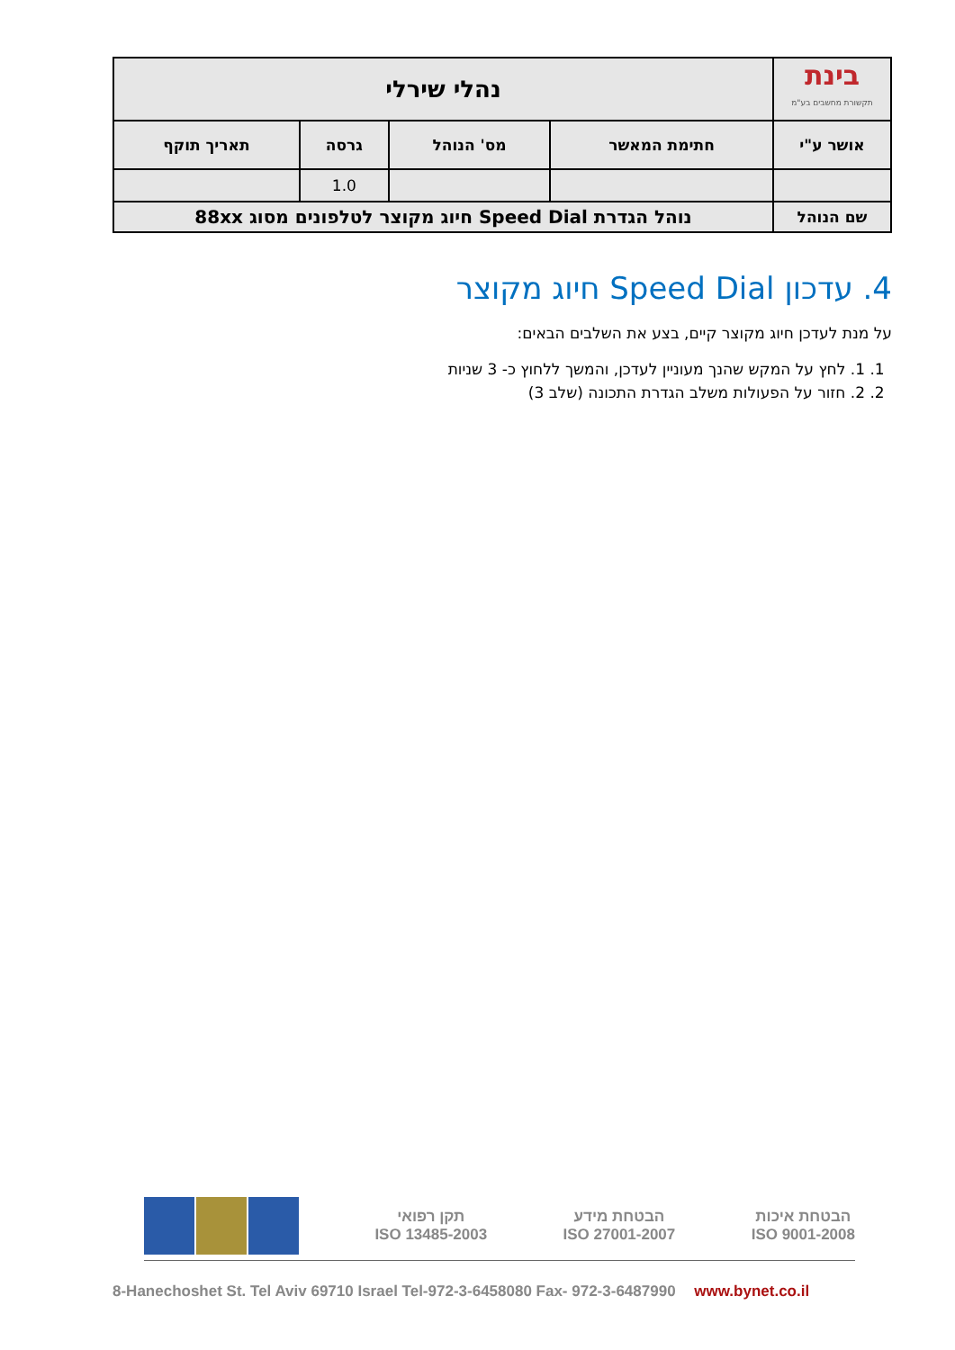| בינת תקשורת מחשבים בע"מ | נהלי שירלי | | | |
| אושר ע"י | חתימת המאשר | מס' הנוהל | גרסה | תאריך תוקף |
| | | | 1.0 | |
| שם הנוהל | נוהל הגדרת Speed Dial חיוג מקוצר לטלפונים מסוג 88xx | | | |
4. עדכון Speed Dial חיוג מקוצר
על מנת לעדכן חיוג מקוצר קיים, בצע את השלבים הבאים:
1. 1. לחץ על המקש שהנך מעוניין לעדכן, והמשך ללחוץ כ- 3 שניות
2. 2. חזור על הפעולות משלב הגדרת התכונה (שלב 3)
תקן רפואי
ISO 13485-2003
הבטחת מידע
ISO 27001-2007
הבטחת איכות
ISO 9001-2008
8-Hanechoshet St. Tel Aviv 69710 Israel Tel-972-3-6458080 Fax- 972-3-6487990 www.bynet.co.il